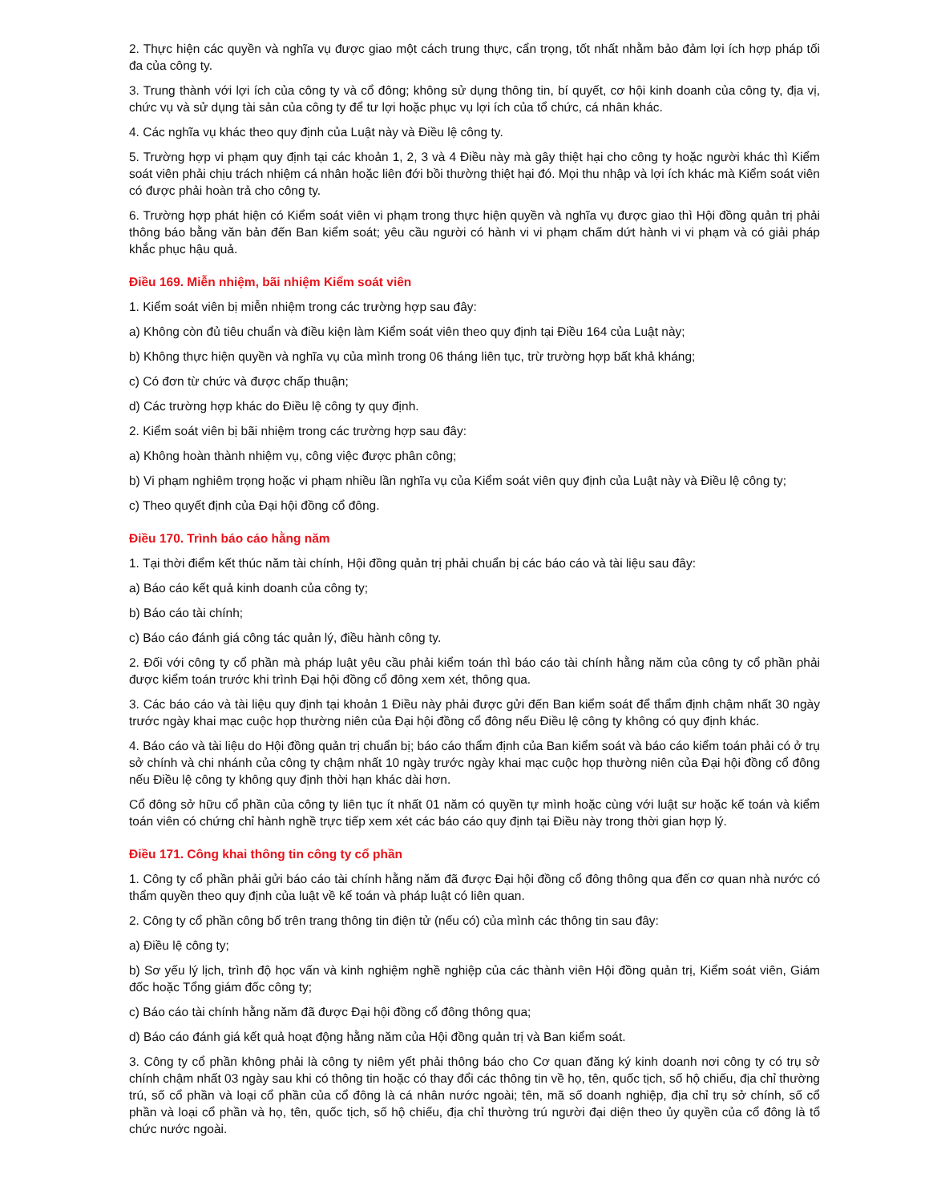2. Thực hiện các quyền và nghĩa vụ được giao một cách trung thực, cẩn trọng, tốt nhất nhằm bảo đảm lợi ích hợp pháp tối đa của công ty.
3. Trung thành với lợi ích của công ty và cổ đông; không sử dụng thông tin, bí quyết, cơ hội kinh doanh của công ty, địa vị, chức vụ và sử dụng tài sản của công ty để tư lợi hoặc phục vụ lợi ích của tổ chức, cá nhân khác.
4. Các nghĩa vụ khác theo quy định của Luật này và Điều lệ công ty.
5. Trường hợp vi phạm quy định tại các khoản 1, 2, 3 và 4 Điều này mà gây thiệt hại cho công ty hoặc người khác thì Kiểm soát viên phải chịu trách nhiệm cá nhân hoặc liên đới bồi thường thiệt hại đó. Mọi thu nhập và lợi ích khác mà Kiểm soát viên có được phải hoàn trả cho công ty.
6. Trường hợp phát hiện có Kiểm soát viên vi phạm trong thực hiện quyền và nghĩa vụ được giao thì Hội đồng quản trị phải thông báo bằng văn bản đến Ban kiểm soát; yêu cầu người có hành vi vi phạm chấm dứt hành vi vi phạm và có giải pháp khắc phục hậu quả.
Điều 169. Miễn nhiệm, bãi nhiệm Kiểm soát viên
1. Kiểm soát viên bị miễn nhiệm trong các trường hợp sau đây:
a) Không còn đủ tiêu chuẩn và điều kiện làm Kiểm soát viên theo quy định tại Điều 164 của Luật này;
b) Không thực hiện quyền và nghĩa vụ của mình trong 06 tháng liên tục, trừ trường hợp bất khả kháng;
c) Có đơn từ chức và được chấp thuận;
d) Các trường hợp khác do Điều lệ công ty quy định.
2. Kiểm soát viên bị bãi nhiệm trong các trường hợp sau đây:
a) Không hoàn thành nhiệm vụ, công việc được phân công;
b) Vi phạm nghiêm trọng hoặc vi phạm nhiều lần nghĩa vụ của Kiểm soát viên quy định của Luật này và Điều lệ công ty;
c) Theo quyết định của Đại hội đồng cổ đông.
Điều 170. Trình báo cáo hằng năm
1. Tại thời điểm kết thúc năm tài chính, Hội đồng quản trị phải chuẩn bị các báo cáo và tài liệu sau đây:
a) Báo cáo kết quả kinh doanh của công ty;
b) Báo cáo tài chính;
c) Báo cáo đánh giá công tác quản lý, điều hành công ty.
2. Đối với công ty cổ phần mà pháp luật yêu cầu phải kiểm toán thì báo cáo tài chính hằng năm của công ty cổ phần phải được kiểm toán trước khi trình Đại hội đồng cổ đông xem xét, thông qua.
3. Các báo cáo và tài liệu quy định tại khoản 1 Điều này phải được gửi đến Ban kiểm soát để thẩm định chậm nhất 30 ngày trước ngày khai mạc cuộc họp thường niên của Đại hội đồng cổ đông nếu Điều lệ công ty không có quy định khác.
4. Báo cáo và tài liệu do Hội đồng quản trị chuẩn bị; báo cáo thẩm định của Ban kiểm soát và báo cáo kiểm toán phải có ở trụ sở chính và chi nhánh của công ty chậm nhất 10 ngày trước ngày khai mạc cuộc họp thường niên của Đại hội đồng cổ đông nếu Điều lệ công ty không quy định thời hạn khác dài hơn.
Cổ đông sở hữu cổ phần của công ty liên tục ít nhất 01 năm có quyền tự mình hoặc cùng với luật sư hoặc kế toán và kiểm toán viên có chứng chỉ hành nghề trực tiếp xem xét các báo cáo quy định tại Điều này trong thời gian hợp lý.
Điều 171. Công khai thông tin công ty cổ phần
1. Công ty cổ phần phải gửi báo cáo tài chính hằng năm đã được Đại hội đồng cổ đông thông qua đến cơ quan nhà nước có thẩm quyền theo quy định của luật về kế toán và pháp luật có liên quan.
2. Công ty cổ phần công bố trên trang thông tin điện tử (nếu có) của mình các thông tin sau đây:
a) Điều lệ công ty;
b) Sơ yếu lý lịch, trình độ học vấn và kinh nghiệm nghề nghiệp của các thành viên Hội đồng quản trị, Kiểm soát viên, Giám đốc hoặc Tổng giám đốc công ty;
c) Báo cáo tài chính hằng năm đã được Đại hội đồng cổ đông thông qua;
d) Báo cáo đánh giá kết quả hoạt động hằng năm của Hội đồng quản trị và Ban kiểm soát.
3. Công ty cổ phần không phải là công ty niêm yết phải thông báo cho Cơ quan đăng ký kinh doanh nơi công ty có trụ sở chính chậm nhất 03 ngày sau khi có thông tin hoặc có thay đổi các thông tin về họ, tên, quốc tịch, số hộ chiếu, địa chỉ thường trú, số cổ phần và loại cổ phần của cổ đông là cá nhân nước ngoài; tên, mã số doanh nghiệp, địa chỉ trụ sở chính, số cổ phần và loại cổ phần và họ, tên, quốc tịch, số hộ chiếu, địa chỉ thường trú người đại diện theo ủy quyền của cổ đông là tổ chức nước ngoài.